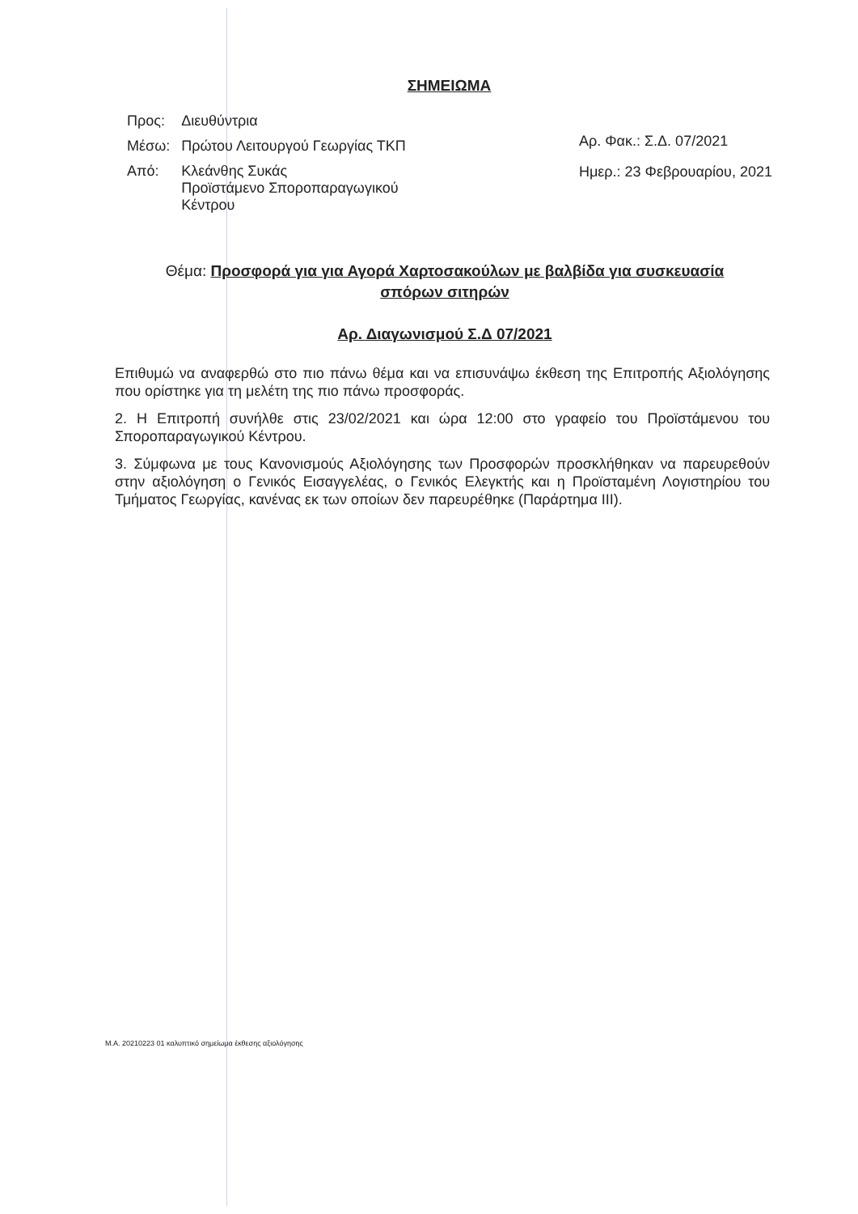ΣΗΜΕΙΩΜΑ
| Προς: | Διευθύντρια |
| Μέσω: | Πρώτου Λειτουργού Γεωργίας ΤΚΠ |
| Από: | Κλεάνθης Συκάς Προϊστάμενο Σποροπαραγωγικού Κέντρου |
Αρ. Φακ.: Σ.Δ. 07/2021
Ημερ.: 23 Φεβρουαρίου, 2021
Θέμα: Προσφορά για για Αγορά Χαρτοσακούλων με βαλβίδα για συσκευασία σπόρων σιτηρών
Αρ. Διαγωνισμού Σ.Δ 07/2021
Επιθυμώ να αναφερθώ στο πιο πάνω θέμα και να επισυνάψω έκθεση της Επιτροπής Αξιολόγησης που ορίστηκε για τη μελέτη της πιο πάνω προσφοράς.
2. Η Επιτροπή συνήλθε στις 23/02/2021 και ώρα 12:00 στο γραφείο του Προϊστάμενου του Σποροπαραγωγικού Κέντρου.
3. Σύμφωνα με τους Κανονισμούς Αξιολόγησης των Προσφορών προσκλήθηκαν να παρευρεθούν στην αξιολόγηση ο Γενικός Εισαγγελέας, ο Γενικός Ελεγκτής και η Προϊσταμένη Λογιστηρίου του Τμήματος Γεωργίας, κανένας εκ των οποίων δεν παρευρέθηκε (Παράρτημα ΙΙΙ).
Μ.Α. 20210223 01 καλυπτικό σημείωμα έκθεσης αξιολόγησης